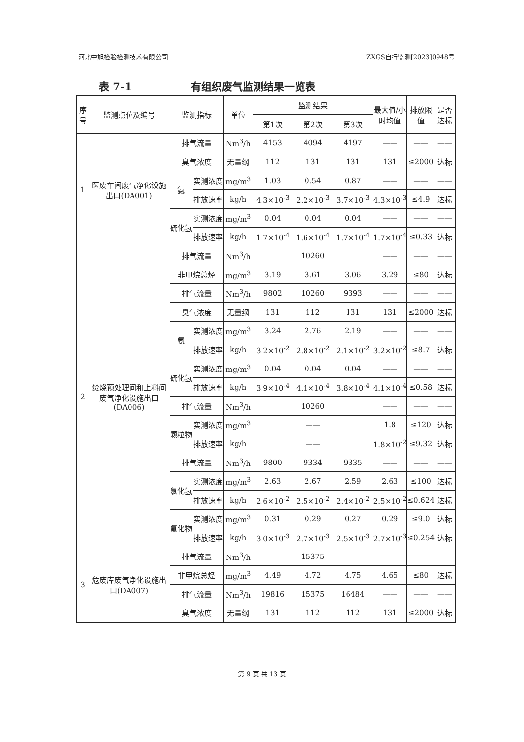河北中旭检验检测技术有限公司 ZXGS自行监测[2023]0948号
表 7-1 有组织废气监测结果一览表
| 序号 | 监测点位及编号 | 监测指标 | | 单位 | 监测结果 | | | 最大值/小时均值 | 排放限值 | 是否达标 |
| --- | --- | --- | --- | --- | --- | --- | --- | --- | --- | --- |
| | | | | | 第1次 | 第2次 | 第3次 | | | |
| 1 | 医废车间废气净化设施出口(DA001) | 排气流量 | | Nm<sup>3</sup>/h | 4153 | 4094 | 4197 | —— | —— | —— |
| | | 臭气浓度 | | 无量纲 | 112 | 131 | 131 | 131 | ≤2000 | 达标 |
| | | 氨 | 实测浓度 | mg/m<sup>3</sup> | 1.03 | 0.54 | 0.87 | —— | —— | —— |
| | | | 排放速率 | kg/h | 4.3×10<sup>-3</sup> | 2.2×10<sup>-3</sup> | 3.7×10<sup>-3</sup> | 4.3×10<sup>-3</sup> | ≤4.9 | 达标 |
| | | 硫化氢 | 实测浓度 | mg/m<sup>3</sup> | 0.04 | 0.04 | 0.04 | —— | —— | —— |
| | | | 排放速率 | kg/h | 1.7×10<sup>-4</sup> | 1.6×10<sup>-4</sup> | 1.7×10<sup>-4</sup> | 1.7×10<sup>-4</sup> | ≤0.33 | 达标 |
| 2 | 焚烧预处理间和上料间废气净化设施出口(DA006) | 排气流量 | | Nm<sup>3</sup>/h | 10260 | | | —— | —— | —— |
| | | 非甲烷总烃 | | mg/m<sup>3</sup> | 3.19 | 3.61 | 3.06 | 3.29 | ≤80 | 达标 |
| | | 排气流量 | | Nm<sup>3</sup>/h | 9802 | 10260 | 9393 | —— | —— | —— |
| | | 臭气浓度 | | 无量纲 | 131 | 112 | 131 | 131 | ≤2000 | 达标 |
| | | 氨 | 实测浓度 | mg/m<sup>3</sup> | 3.24 | 2.76 | 2.19 | —— | —— | —— |
| | | | 排放速率 | kg/h | 3.2×10<sup>-2</sup> | 2.8×10<sup>-2</sup> | 2.1×10<sup>-2</sup> | 3.2×10<sup>-2</sup> | ≤8.7 | 达标 |
| | | 硫化氢 | 实测浓度 | mg/m<sup>3</sup> | 0.04 | 0.04 | 0.04 | —— | —— | —— |
| | | | 排放速率 | kg/h | 3.9×10<sup>-4</sup> | 4.1×10<sup>-4</sup> | 3.8×10<sup>-4</sup> | 4.1×10<sup>-4</sup> | ≤0.58 | 达标 |
| | | 排气流量 | | Nm<sup>3</sup>/h | 10260 | | | —— | —— | —— |
| | | 颗粒物 | 实测浓度 | mg/m<sup>3</sup> | —— | | | 1.8 | ≤120 | 达标 |
| | | | 排放速率 | kg/h | —— | | | 1.8×10<sup>-2</sup> | ≤9.32 | 达标 |
| | | 排气流量 | | Nm<sup>3</sup>/h | 9800 | 9334 | 9335 | —— | —— | —— |
| | | 氯化氢 | 实测浓度 | mg/m<sup>3</sup> | 2.63 | 2.67 | 2.59 | 2.63 | ≤100 | 达标 |
| | | | 排放速率 | kg/h | 2.6×10<sup>-2</sup> | 2.5×10<sup>-2</sup> | 2.4×10<sup>-2</sup> | 2.5×10<sup>-2</sup> | ≤0.624 | 达标 |
| | | 氟化物 | 实测浓度 | mg/m<sup>3</sup> | 0.31 | 0.29 | 0.27 | 0.29 | ≤9.0 | 达标 |
| | | | 排放速率 | kg/h | 3.0×10<sup>-3</sup> | 2.7×10<sup>-3</sup> | 2.5×10<sup>-3</sup> | 2.7×10<sup>-3</sup> | ≤0.254 | 达标 |
| 3 | 危废库废气净化设施出口(DA007) | 排气流量 | | Nm<sup>3</sup>/h | 15375 | | | —— | —— | —— |
| | | 非甲烷总烃 | | mg/m<sup>3</sup> | 4.49 | 4.72 | 4.75 | 4.65 | ≤80 | 达标 |
| | | 排气流量 | | Nm<sup>3</sup>/h | 19816 | 15375 | 16484 | —— | —— | —— |
| | | 臭气浓度 | | 无量纲 | 131 | 112 | 112 | 131 | ≤2000 | 达标 |
第 9 页 共 13 页